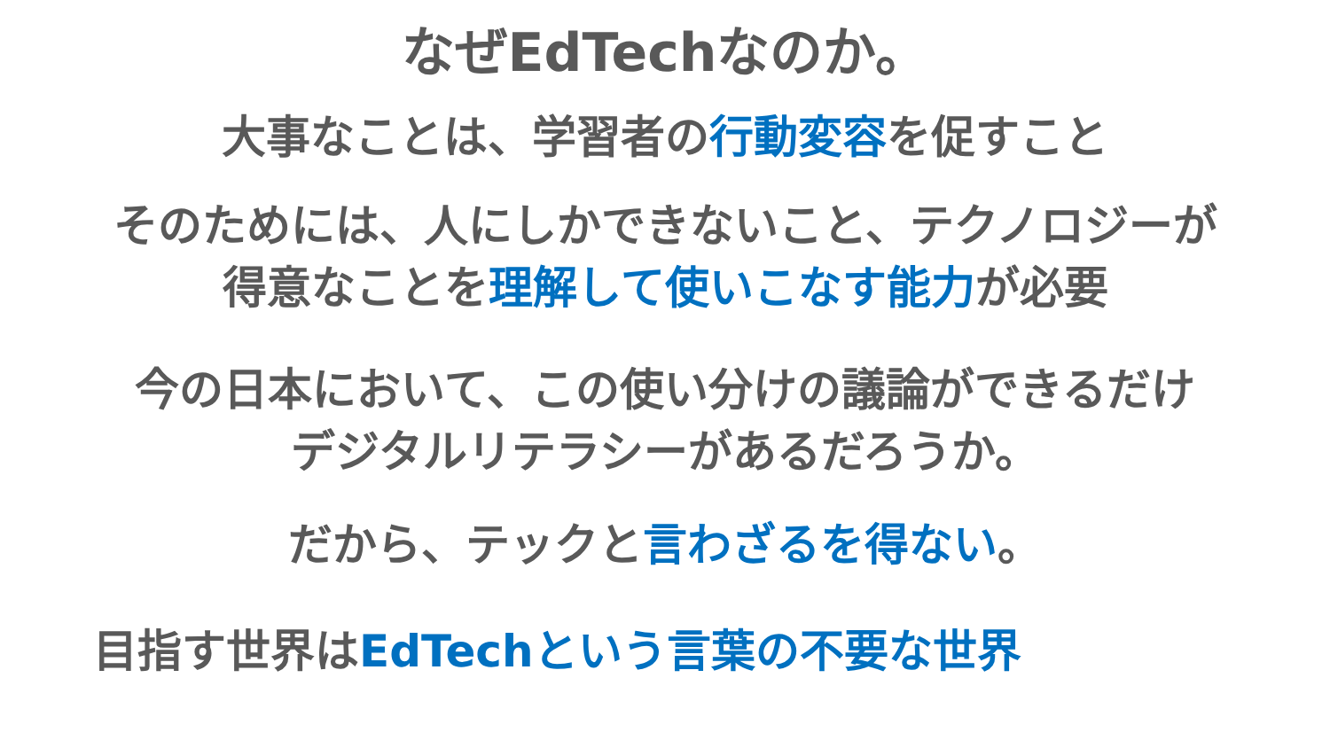なぜEdTechなのか。
大事なことは、学習者の行動変容を促すこと
そのためには、人にしかできないこと、テクノロジーが
得意なことを理解して使いこなす能力が必要
今の日本において、この使い分けの議論ができるだけ
デジタルリテラシーがあるだろうか。
だから、テックと言わざるを得ない。
目指す世界はEdTechという言葉の不要な世界